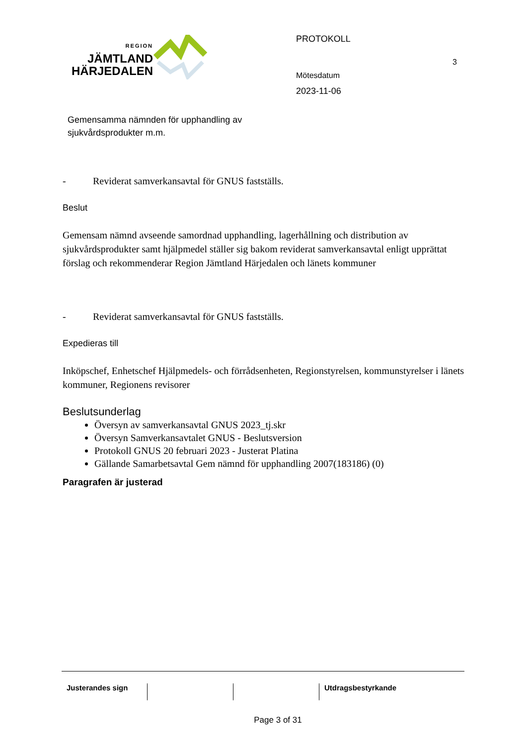REGION
JÄMTLAND
HÄRJEDALEN
Gemensamma nämnden för upphandling av sjukvårdsprodukter m.m.
PROTOKOLL
Mötesdatum
2023-11-06
3
- Reviderat samverkansavtal för GNUS fastställs.
Beslut
Gemensam nämnd avseende samordnad upphandling, lagerhållning och distribution av sjukvårdsprodukter samt hjälpmedel ställer sig bakom reviderat samverkansavtal enligt upprättat förslag och rekommenderar Region Jämtland Härjedalen och länets kommuner
- Reviderat samverkansavtal för GNUS fastställs.
Expedieras till
Inköpschef, Enhetschef Hjälpmedels- och förrådsenheten, Regionstyrelsen, kommunstyrelser i länets kommuner, Regionens revisorer
Beslutsunderlag
Översyn av samverkansavtal GNUS 2023_tj.skr
Översyn Samverkansavtalet GNUS - Beslutsversion
Protokoll GNUS 20 februari 2023 - Justerat Platina
Gällande Samarbetsavtal Gem nämnd för upphandling 2007(183186) (0)
Paragrafen är justerad
Justerandes sign Utdragsbestyrkande
Page 3 of 31